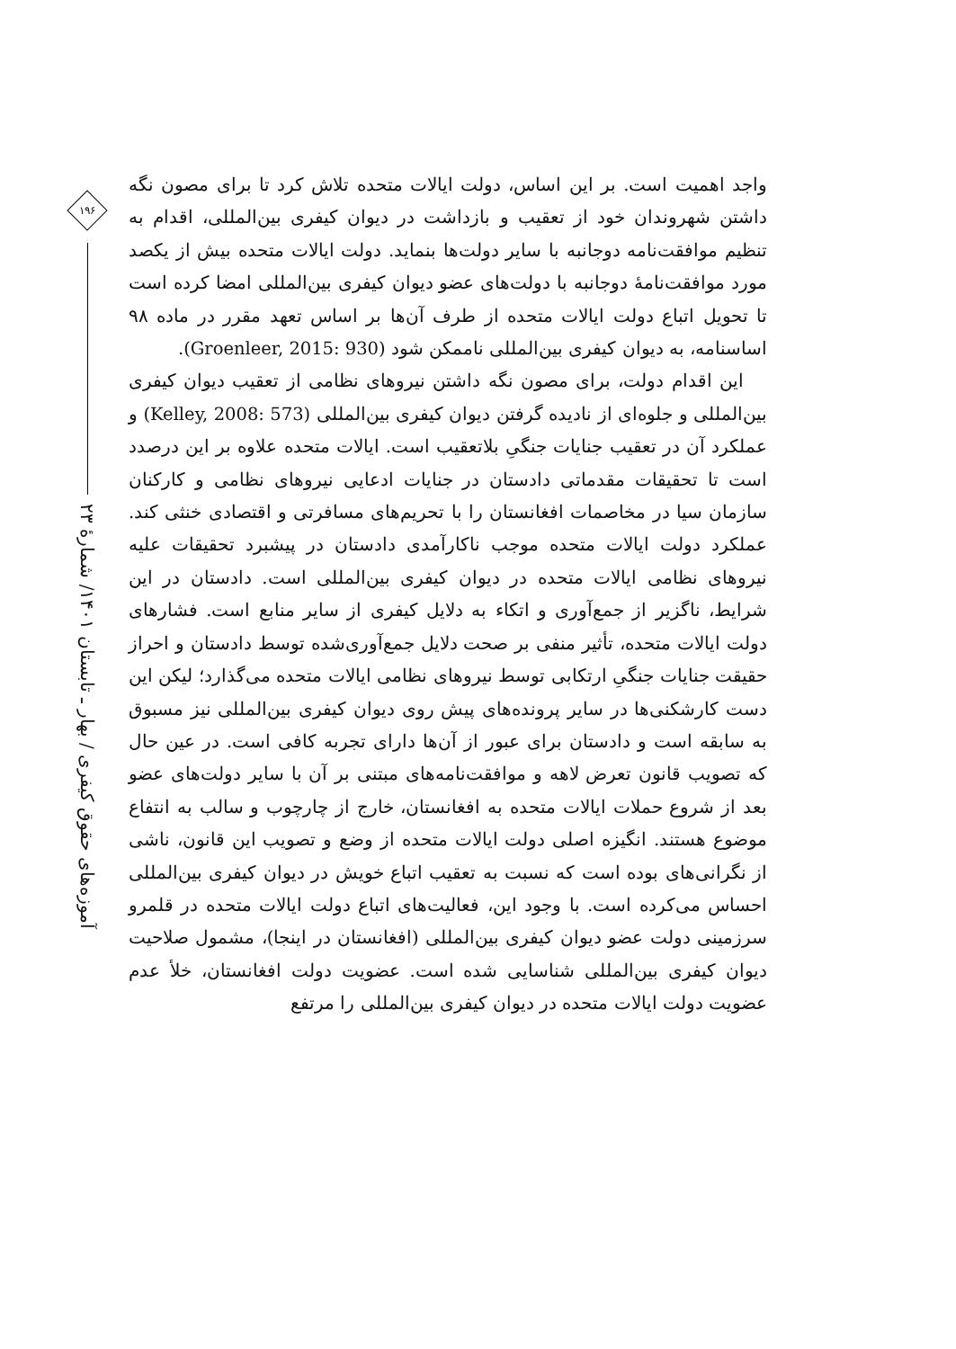واجد اهمیت است. بر این اساس، دولت ایالات متحده تلاش کرد تا برای مصون نگه داشتن شهروندان خود از تعقیب و بازداشت در دیوان کیفری بین‌المللی، اقدام به تنظیم موافقت‌نامه دوجانبه با سایر دولت‌ها بنماید. دولت ایالات متحده بیش از یکصد مورد موافقت‌نامهٔ دوجانبه با دولت‌های عضو دیوان کیفری بین‌المللی امضا کرده است تا تحویل اتباع دولت ایالات متحده از طرف آن‌ها بر اساس تعهد مقرر در ماده ۹۸ اساسنامه، به دیوان کیفری بین‌المللی ناممکن شود (Groenleer, 2015: 930).
این اقدام دولت، برای مصون نگه داشتن نیروهای نظامی از تعقیب دیوان کیفری بین‌المللی و جلوه‌ای از نادیده گرفتن دیوان کیفری بین‌المللی (Kelley, 2008: 573) و عملکرد آن در تعقیب جنایات جنگیِ بلاتعقیب است. ایالات متحده علاوه بر این درصدد است تا تحقیقات مقدماتی دادستان در جنایات ادعایی نیروهای نظامی و کارکنان سازمان سیا در مخاصمات افغانستان را با تحریم‌های مسافرتی و اقتصادی خنثی کند. عملکرد دولت ایالات متحده موجب ناکارآمدی دادستان در پیشبرد تحقیقات علیه نیروهای نظامی ایالات متحده در دیوان کیفری بین‌المللی است. دادستان در این شرایط، ناگزیر از جمع‌آوری و اتکاء به دلایل کیفری از سایر منابع است. فشارهای دولت ایالات متحده، تأثیر منفی بر صحت دلایل جمع‌آوری‌شده توسط دادستان و احراز حقیقت جنایات جنگیِ ارتکابی توسط نیروهای نظامی ایالات متحده می‌گذارد؛ لیکن این دست کارشکنی‌ها در سایر پرونده‌های پیش روی دیوان کیفری بین‌المللی نیز مسبوق به سابقه است و دادستان برای عبور از آن‌ها دارای تجربه کافی است. در عین حال که تصویب قانون تعرض لاهه و موافقت‌نامه‌های مبتنی بر آن با سایر دولت‌های عضو بعد از شروع حملات ایالات متحده به افغانستان، خارج از چارچوب و سالب به انتفاع موضوع هستند. انگیزه اصلی دولت ایالات متحده از وضع و تصویب این قانون، ناشی از نگرانی‌های بوده است که نسبت به تعقیب اتباع خویش در دیوان کیفری بین‌المللی احساس می‌کرده است. با وجود این، فعالیت‌های اتباع دولت ایالات متحده در قلمرو سرزمینی دولت عضو دیوان کیفری بین‌المللی (افغانستان در اینجا)، مشمول صلاحیت دیوان کیفری بین‌المللی شناسایی شده است. عضویت دولت افغانستان، خلأ عدم عضویت دولت ایالات متحده در دیوان کیفری بین‌المللی را مرتفع
۱۹۶
آموزه‌های حقوق کیفری / بهار ـ تابستان ۱۴۰۱/ شمارهٔ ۲۳